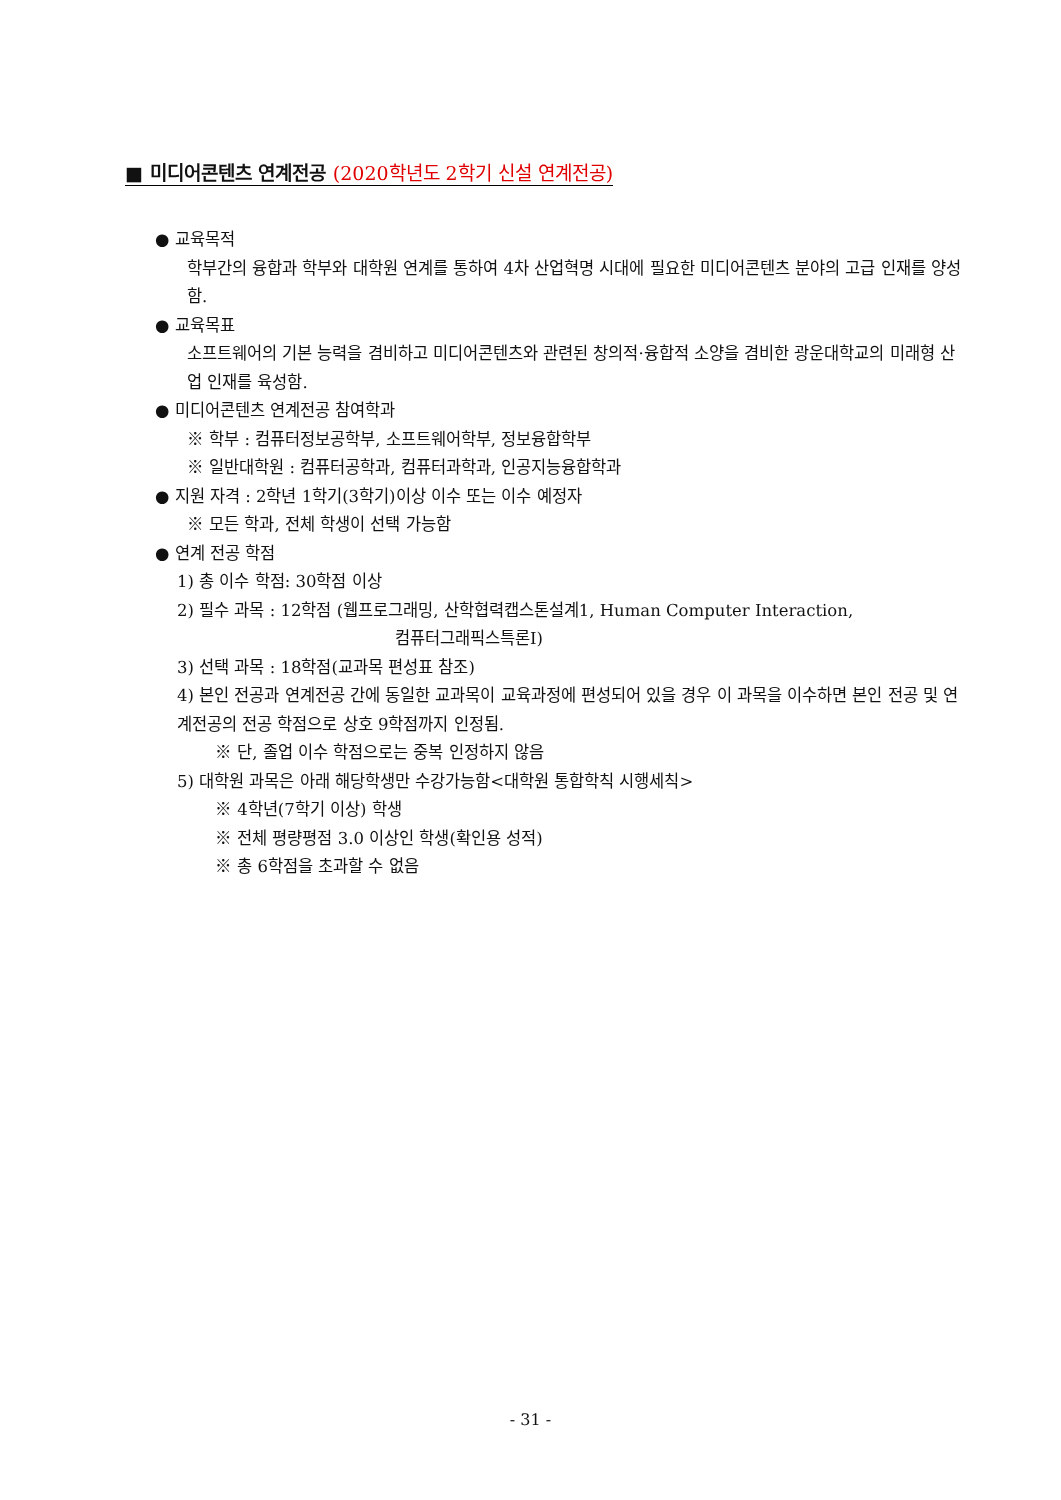■ 미디어콘텐츠 연계전공 (2020학년도 2학기 신설 연계전공)
● 교육목적
학부간의 융합과 학부와 대학원 연계를 통하여 4차 산업혁명 시대에 필요한 미디어콘텐츠 분야의 고급 인재를 양성함.
● 교육목표
소프트웨어의 기본 능력을 겸비하고 미디어콘텐츠와 관련된 창의적·융합적 소양을 겸비한 광운대학교의 미래형 산업 인재를 육성함.
● 미디어콘텐츠 연계전공 참여학과
※ 학부 : 컴퓨터정보공학부, 소프트웨어학부, 정보융합학부
※ 일반대학원 : 컴퓨터공학과, 컴퓨터과학과, 인공지능융합학과
● 지원 자격 : 2학년 1학기(3학기)이상 이수 또는 이수 예정자
※ 모든 학과, 전체 학생이 선택 가능함
● 연계 전공 학점
1) 총 이수 학점: 30학점 이상
2) 필수 과목 : 12학점 (웹프로그래밍, 산학협력캡스톤설계1, Human Computer Interaction,
컴퓨터그래픽스특론Ⅰ)
3) 선택 과목 : 18학점(교과목 편성표 참조)
4) 본인 전공과 연계전공 간에 동일한 교과목이 교육과정에 편성되어 있을 경우 이 과목을 이수하면 본인 전공 및 연계전공의 전공 학점으로 상호 9학점까지 인정됨.
※ 단, 졸업 이수 학점으로는 중복 인정하지 않음
5) 대학원 과목은 아래 해당학생만 수강가능함<대학원 통합학칙 시행세칙>
※ 4학년(7학기 이상) 학생
※ 전체 평량평점 3.0 이상인 학생(확인용 성적)
※ 총 6학점을 초과할 수 없음
- 31 -